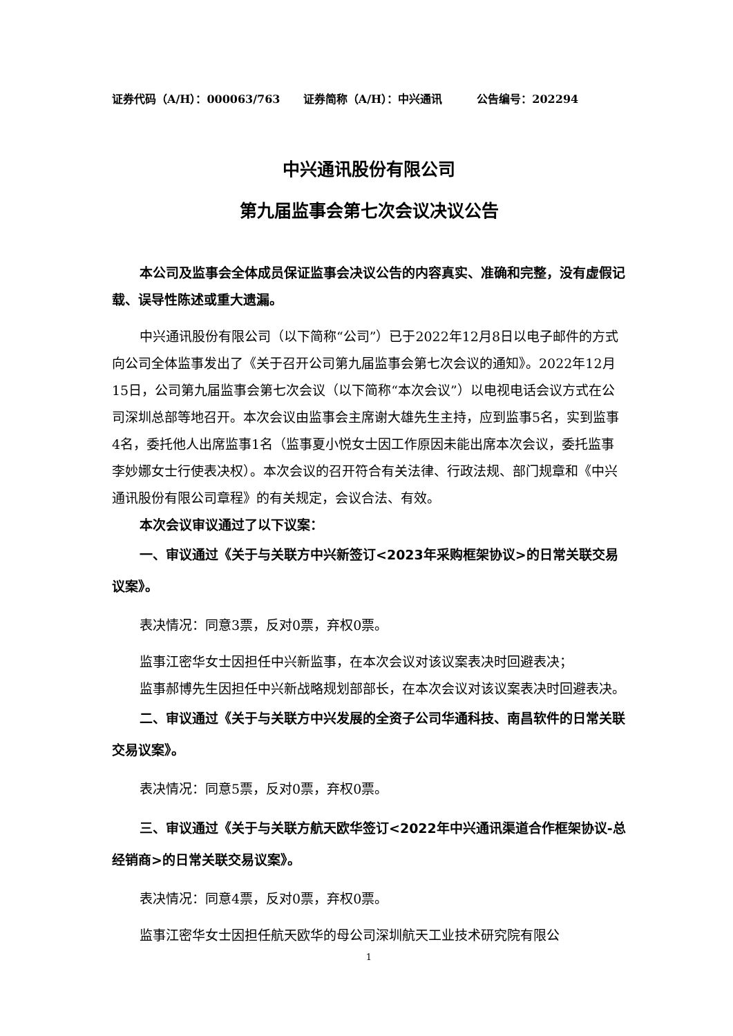证券代码（A/H）：000063/763 证券简称（A/H）：中兴通讯 公告编号：202294
中兴通讯股份有限公司
第九届监事会第七次会议决议公告
本公司及监事会全体成员保证监事会决议公告的内容真实、准确和完整，没有虚假记载、误导性陈述或重大遗漏。
中兴通讯股份有限公司（以下简称“公司”）已于2022年12月8日以电子邮件的方式向公司全体监事发出了《关于召开公司第九届监事会第七次会议的通知》。2022年12月15日，公司第九届监事会第七次会议（以下简称“本次会议”）以电视电话会议方式在公司深圳总部等地召开。本次会议由监事会主席谢大雄先生主持，应到监事5名，实到监事4名，委托他人出席监事1名（监事夏小悦女士因工作原因未能出席本次会议，委托监事李妙娜女士行使表决权）。本次会议的召开符合有关法律、行政法规、部门规章和《中兴通讯股份有限公司章程》的有关规定，会议合法、有效。
本次会议审议通过了以下议案：
一、审议通过《关于与关联方中兴新签订<2023年采购框架协议>的日常关联交易议案》。
表决情况：同意3票，反对0票，弃权0票。
监事江密华女士因担任中兴新监事，在本次会议对该议案表决时回避表决；
监事郝博先生因担任中兴新战略规划部部长，在本次会议对该议案表决时回避表决。
二、审议通过《关于与关联方中兴发展的全资子公司华通科技、南昌软件的日常关联交易议案》。
表决情况：同意5票，反对0票，弃权0票。
三、审议通过《关于与关联方航天欧华签订<2022年中兴通讯渠道合作框架协议-总经销商>的日常关联交易议案》。
表决情况：同意4票，反对0票，弃权0票。
监事江密华女士因担任航天欧华的母公司深圳航天工业技术研究院有限公
1